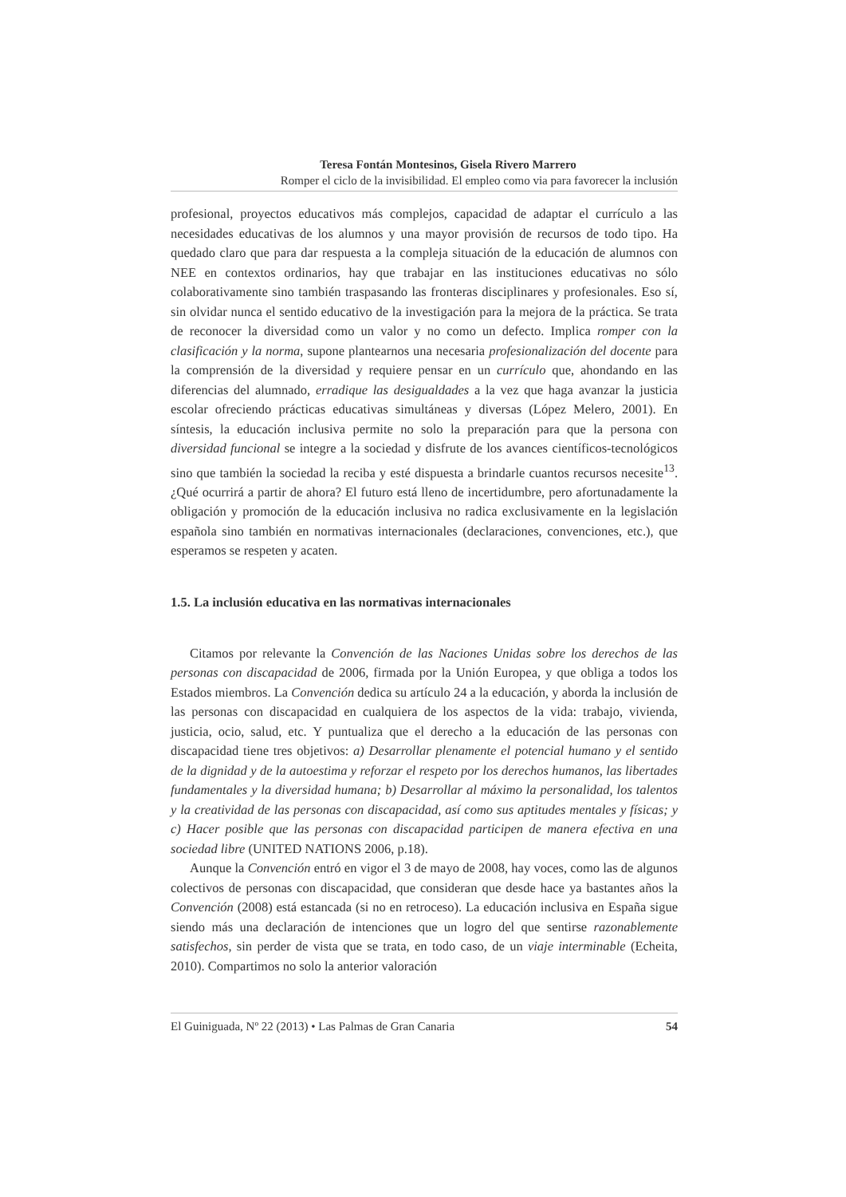Teresa Fontán Montesinos, Gisela Rivero Marrero
Romper el ciclo de la invisibilidad. El empleo como via para favorecer la inclusión
profesional, proyectos educativos más complejos, capacidad de adaptar el currículo a las necesidades educativas de los alumnos y una mayor provisión de recursos de todo tipo. Ha quedado claro que para dar respuesta a la compleja situación de la educación de alumnos con NEE en contextos ordinarios, hay que trabajar en las instituciones educativas no sólo colaborativamente sino también traspasando las fronteras disciplinares y profesionales. Eso sí, sin olvidar nunca el sentido educativo de la investigación para la mejora de la práctica. Se trata de reconocer la diversidad como un valor y no como un defecto. Implica romper con la clasificación y la norma, supone plantearnos una necesaria profesionalización del docente para la comprensión de la diversidad y requiere pensar en un currículo que, ahondando en las diferencias del alumnado, erradique las desigualdades a la vez que haga avanzar la justicia escolar ofreciendo prácticas educativas simultáneas y diversas (López Melero, 2001). En síntesis, la educación inclusiva permite no solo la preparación para que la persona con diversidad funcional se integre a la sociedad y disfrute de los avances científicos-tecnológicos sino que también la sociedad la reciba y esté dispuesta a brindarle cuantos recursos necesite<sup>13</sup>. ¿Qué ocurrirá a partir de ahora? El futuro está lleno de incertidumbre, pero afortunadamente la obligación y promoción de la educación inclusiva no radica exclusivamente en la legislación española sino también en normativas internacionales (declaraciones, convenciones, etc.), que esperamos se respeten y acaten.
1.5. La inclusión educativa en las normativas internacionales
Citamos por relevante la Convención de las Naciones Unidas sobre los derechos de las personas con discapacidad de 2006, firmada por la Unión Europea, y que obliga a todos los Estados miembros. La Convención dedica su artículo 24 a la educación, y aborda la inclusión de las personas con discapacidad en cualquiera de los aspectos de la vida: trabajo, vivienda, justicia, ocio, salud, etc. Y puntualiza que el derecho a la educación de las personas con discapacidad tiene tres objetivos: a) Desarrollar plenamente el potencial humano y el sentido de la dignidad y de la autoestima y reforzar el respeto por los derechos humanos, las libertades fundamentales y la diversidad humana; b) Desarrollar al máximo la personalidad, los talentos y la creatividad de las personas con discapacidad, así como sus aptitudes mentales y físicas; y c) Hacer posible que las personas con discapacidad participen de manera efectiva en una sociedad libre (UNITED NATIONS 2006, p.18).
Aunque la Convención entró en vigor el 3 de mayo de 2008, hay voces, como las de algunos colectivos de personas con discapacidad, que consideran que desde hace ya bastantes años la Convención (2008) está estancada (si no en retroceso). La educación inclusiva en España sigue siendo más una declaración de intenciones que un logro del que sentirse razonablemente satisfechos, sin perder de vista que se trata, en todo caso, de un viaje interminable (Echeita, 2010). Compartimos no solo la anterior valoración
El Guiniguada, Nº 22 (2013) • Las Palmas de Gran Canaria 54